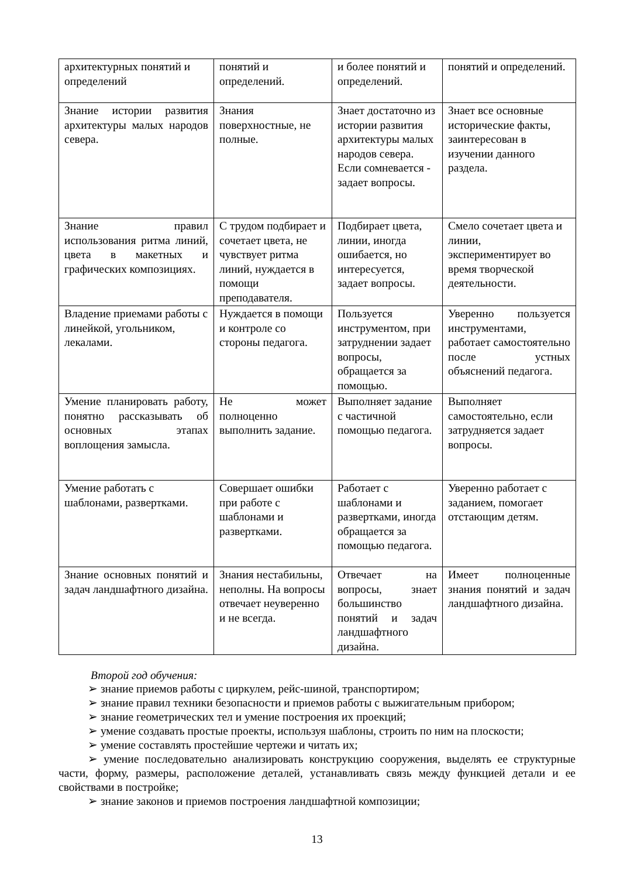| архитектурных понятий и определений | понятий и определений. | и более понятий и определений. | понятий и определений. |
| Знание истории развития архитектуры малых народов севера. | Знания поверхностные, не полные. | Знает достаточно из истории развития архитектуры малых народов севера. Если сомневается - задает вопросы. | Знает все основные исторические факты, заинтересован в изучении данного раздела. |
| Знание правил использования ритма линий, цвета в макетных и графических композициях. | С трудом подбирает и сочетает цвета, не чувствует ритма линий, нуждается в помощи преподавателя. | Подбирает цвета, линии, иногда ошибается, но интересуется, задает вопросы. | Смело сочетает цвета и линии, экспериментирует во время творческой деятельности. |
| Владение приемами работы с линейкой, угольником, лекалами. | Нуждается в помощи и контроле со стороны педагога. | Пользуется инструментом, при затруднении задает вопросы, обращается за помощью. | Уверенно пользуется инструментами, работает самостоятельно после устных объяснений педагога. |
| Умение планировать работу, понятно рассказывать об основных этапах воплощения замысла. | Не может полноценно выполнить задание. | Выполняет задание с частичной помощью педагога. | Выполняет самостоятельно, если затрудняется задает вопросы. |
| Умение работать с шаблонами, развертками. | Совершает ошибки при работе с шаблонами и развертками. | Работает с шаблонами и развертками, иногда обращается за помощью педагога. | Уверенно работает с заданием, помогает отстающим детям. |
| Знание основных понятий и задач ландшафтного дизайна. | Знания нестабильны, неполны. На вопросы отвечает неуверенно и не всегда. | Отвечает на вопросы, знает большинство понятий и задач ландшафтного дизайна. | Имеет полноценные знания понятий и задач ландшафтного дизайна. |
Второй год обучения:
➢ знание приемов работы с циркулем, рейс-шиной, транспортиром;
➢ знание правил техники безопасности и приемов работы с выжигательным прибором;
➢ знание геометрических тел и умение построения их проекций;
➢ умение создавать простые проекты, используя шаблоны, строить по ним на плоскости;
➢ умение составлять простейшие чертежи и читать их;
➢ умение последовательно анализировать конструкцию сооружения, выделять ее структурные части, форму, размеры, расположение деталей, устанавливать связь между функцией детали и ее свойствами в постройке;
➢ знание законов и приемов построения ландшафтной композиции;
13